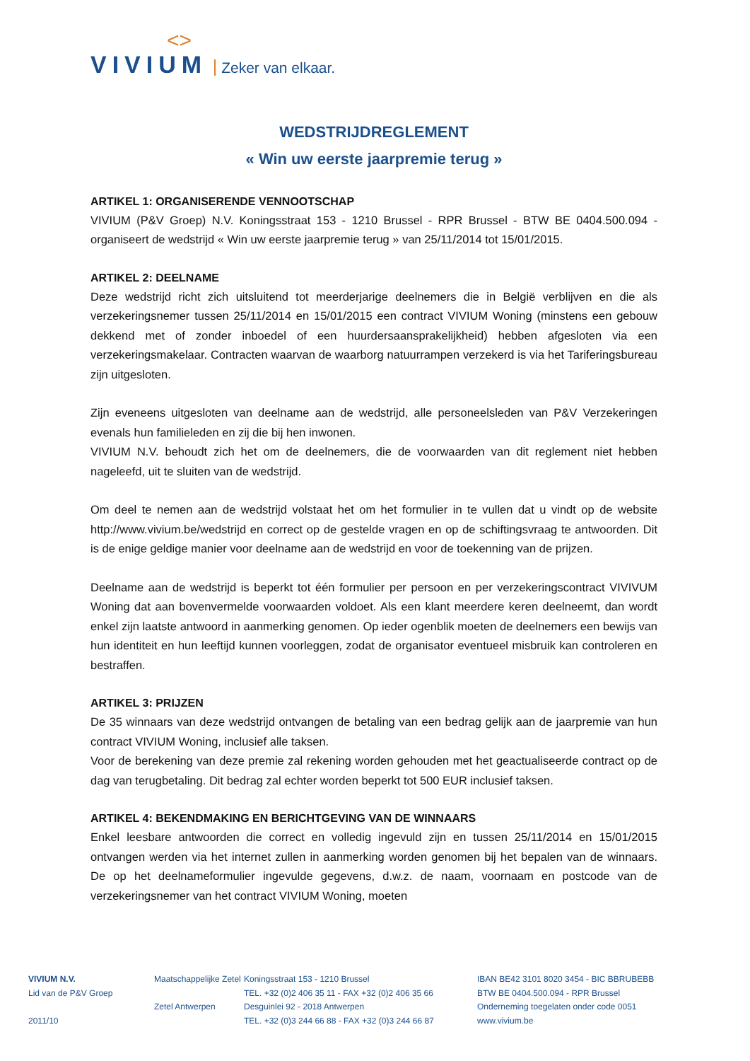<>
VIVIUM Zeker van elkaar.
WEDSTRIJDREGLEMENT
« Win uw eerste jaarpremie terug »
ARTIKEL 1: ORGANISERENDE VENNOOTSCHAP
VIVIUM (P&V Groep) N.V. Koningsstraat 153 - 1210 Brussel - RPR Brussel - BTW BE 0404.500.094 - organiseert de wedstrijd « Win uw eerste jaarpremie terug » van 25/11/2014 tot 15/01/2015.
ARTIKEL 2: DEELNAME
Deze wedstrijd richt zich uitsluitend tot meerderjarige deelnemers die in België verblijven en die als verzekeringsnemer tussen 25/11/2014 en 15/01/2015 een contract VIVIUM Woning (minstens een gebouw dekkend met of zonder inboedel of een huurdersaansprakelijkheid) hebben afgesloten via een verzekeringsmakelaar. Contracten waarvan de waarborg natuurrampen verzekerd is via het Tariferingsbureau zijn uitgesloten.
Zijn eveneens uitgesloten van deelname aan de wedstrijd, alle personeelsleden van P&V Verzekeringen evenals hun familieleden en zij die bij hen inwonen.
VIVIUM N.V. behoudt zich het om de deelnemers, die de voorwaarden van dit reglement niet hebben nageleefd, uit te sluiten van de wedstrijd.
Om deel te nemen aan de wedstrijd volstaat het om het formulier in te vullen dat u vindt op de website http://www.vivium.be/wedstrijd en correct op de gestelde vragen en op de schiftingsvraag te antwoorden. Dit is de enige geldige manier voor deelname aan de wedstrijd en voor de toekenning van de prijzen.
Deelname aan de wedstrijd is beperkt tot één formulier per persoon en per verzekeringscontract VIVIVUM Woning dat aan bovenvermelde voorwaarden voldoet. Als een klant meerdere keren deelneemt, dan wordt enkel zijn laatste antwoord in aanmerking genomen. Op ieder ogenblik moeten de deelnemers een bewijs van hun identiteit en hun leeftijd kunnen voorleggen, zodat de organisator eventueel misbruik kan controleren en bestraffen.
ARTIKEL 3: PRIJZEN
De 35 winnaars van deze wedstrijd ontvangen de betaling van een bedrag gelijk aan de jaarpremie van hun contract VIVIUM Woning, inclusief alle taksen.
Voor de berekening van deze premie zal rekening worden gehouden met het geactualiseerde contract op de dag van terugbetaling. Dit bedrag zal echter worden beperkt tot 500 EUR inclusief taksen.
ARTIKEL 4: BEKENDMAKING EN BERICHTGEVING VAN DE WINNAARS
Enkel leesbare antwoorden die correct en volledig ingevuld zijn en tussen 25/11/2014 en 15/01/2015 ontvangen werden via het internet zullen in aanmerking worden genomen bij het bepalen van de winnaars. De op het deelnameformulier ingevulde gegevens, d.w.z. de naam, voornaam en postcode van de verzekeringsnemer van het contract VIVIUM Woning, moeten
VIVIUM N.V.
Lid van de P&V Groep
2011/10
Maatschappelijke Zetel
Zetel Antwerpen
Koningsstraat 153 - 1210 Brussel
TEL. +32 (0)2 406 35 11 - FAX +32 (0)2 406 35 66
Desguinlei 92 - 2018 Antwerpen
TEL. +32 (0)3 244 66 88 - FAX +32 (0)3 244 66 87
IBAN BE42 3101 8020 3454 - BIC BBRUBEBB
BTW BE 0404.500.094 - RPR Brussel
Onderneming toegelaten onder code 0051
www.vivium.be